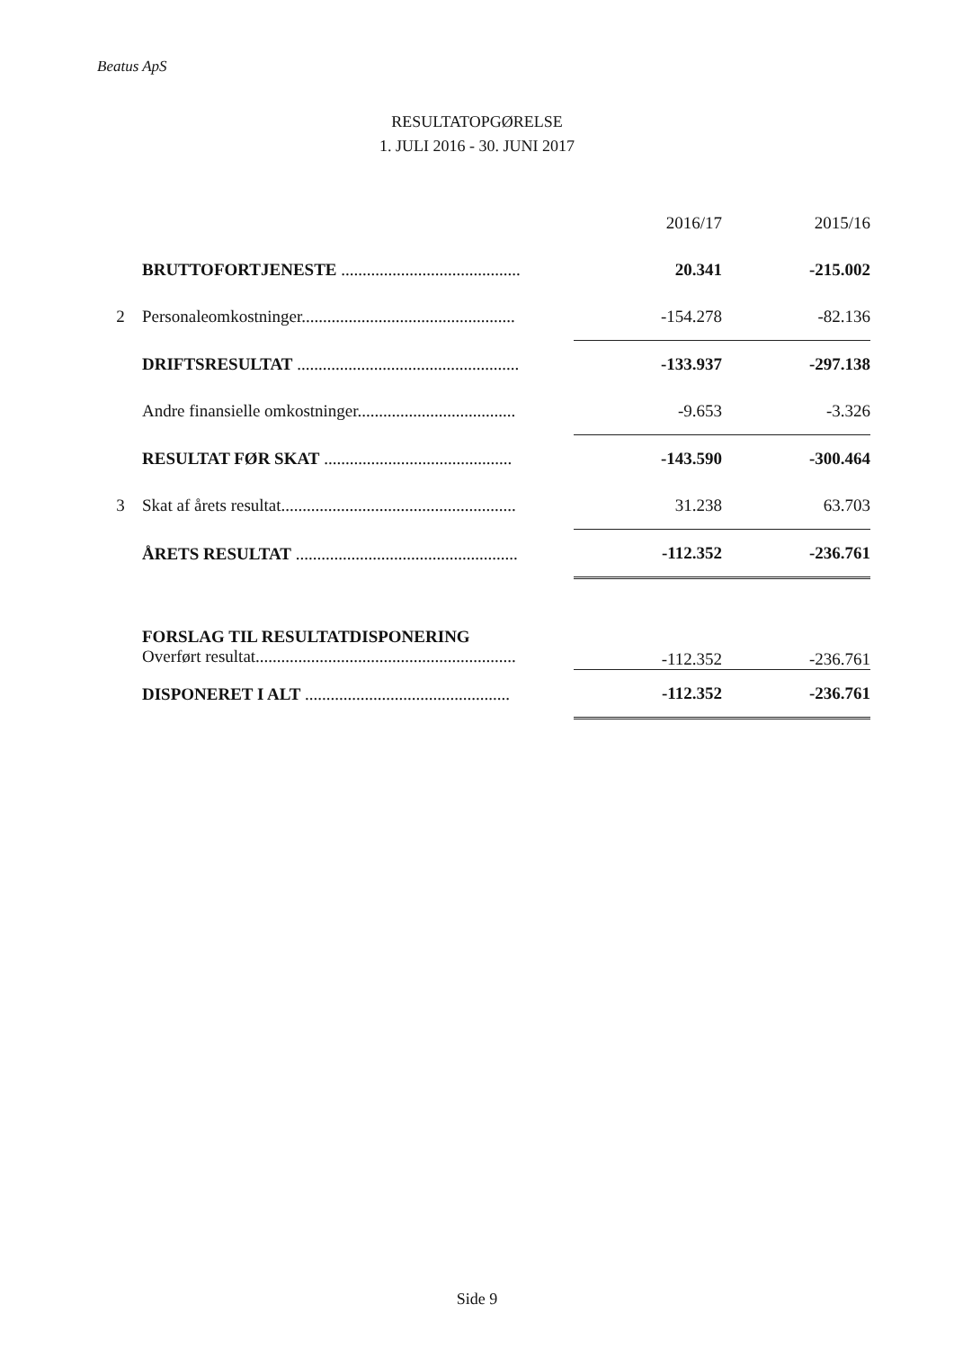Beatus ApS
RESULTATOPGØRELSE
1. JULI 2016 - 30. JUNI 2017
| | | 2016/17 | 2015/16 |
| | BRUTTOFORTJENESTE .......................................... | 20.341 | -215.002 |
| 2 | Personaleomkostninger.................................................. | -154.278 | -82.136 |
| | DRIFTSRESULTAT .................................................... | -133.937 | -297.138 |
| | Andre finansielle omkostninger..................................... | -9.653 | -3.326 |
| | RESULTAT FØR SKAT ............................................ | -143.590 | -300.464 |
| 3 | Skat af årets resultat....................................................... | 31.238 | 63.703 |
| | ÅRETS RESULTAT .................................................... | -112.352 | -236.761 |
| | FORSLAG TIL RESULTATDISPONERING Overført resultat............................................................. | -112.352 | -236.761 |
| | DISPONERET I ALT ................................................ | -112.352 | -236.761 |
Side 9